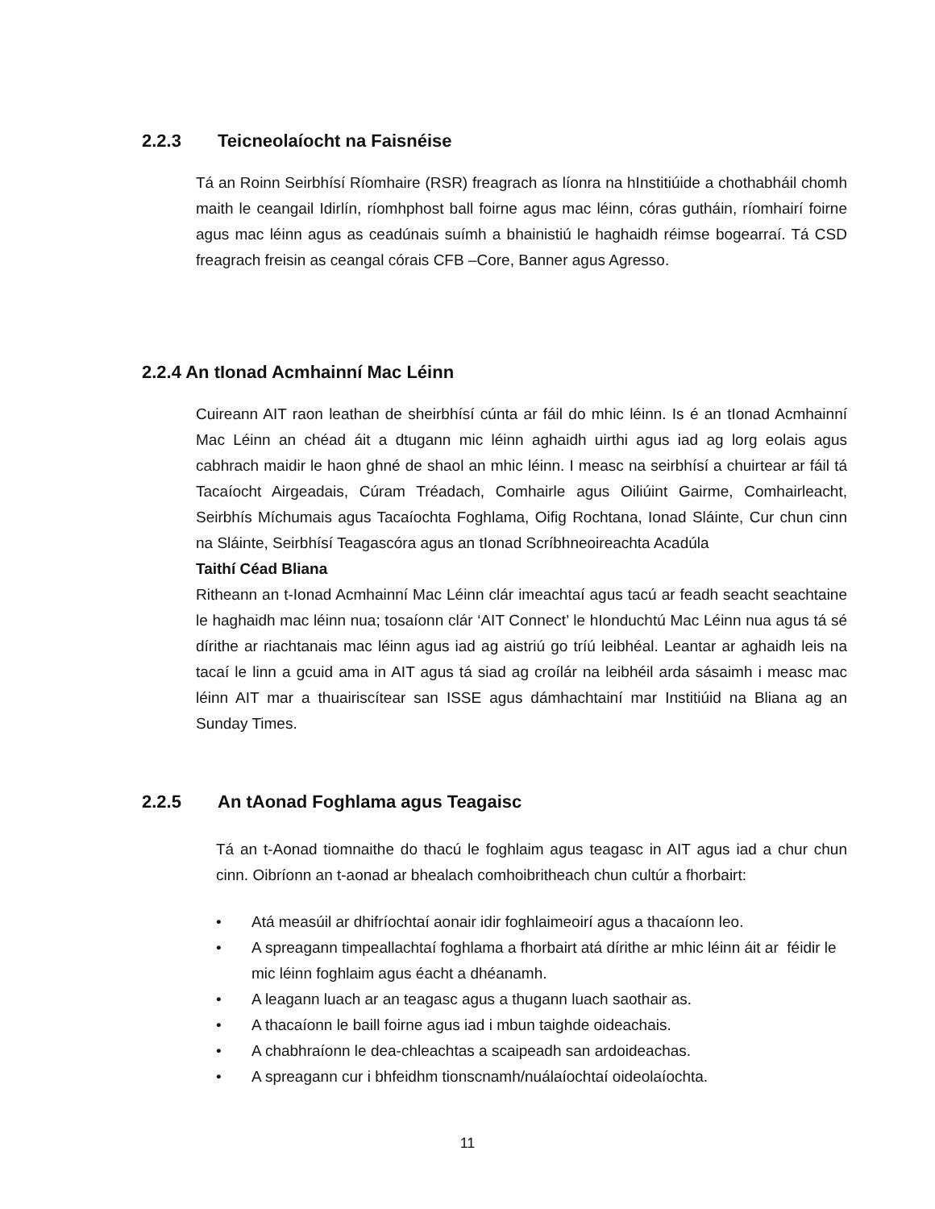2.2.3 Teicneolaíocht na Faisnéise
Tá an Roinn Seirbhísí Ríomhaire (RSR) freagrach as líonra na hInstitiúide a chothabháil chomh maith le ceangail Idirlín, ríomhphost ball foirne agus mac léinn, córas gutháin, ríomhairí foirne agus mac léinn agus as ceadúnais suímh a bhainistiú le haghaidh réimse bogearraí. Tá CSD freagrach freisin as ceangal córais CFB –Core, Banner agus Agresso.
2.2.4 An tIonad Acmhainní Mac Léinn
Cuireann AIT raon leathan de sheirbhísí cúnta ar fáil do mhic léinn. Is é an tIonad Acmhainní Mac Léinn an chéad áit a dtugann mic léinn aghaidh uirthi agus iad ag lorg eolais agus cabhrach maidir le haon ghné de shaol an mhic léinn. I measc na seirbhísí a chuirtear ar fáil tá Tacaíocht Airgeadais, Cúram Tréadach, Comhairle agus Oiliúint Gairme, Comhairleacht, Seirbhís Míchumais agus Tacaíochta Foghlama, Oifig Rochtana, Ionad Sláinte, Cur chun cinn na Sláinte, Seirbhísí Teagascóra agus an tIonad Scríbhneoireachta Acadúla
Taithí Céad Bliana
Ritheann an t-Ionad Acmhainní Mac Léinn clár imeachtaí agus tacú ar feadh seacht seachtaine le haghaidh mac léinn nua; tosaíonn clár ‘AIT Connect’ le hIonduchtú Mac Léinn nua agus tá sé dírithe ar riachtanais mac léinn agus iad ag aistriú go tríú leibhéal. Leantar ar aghaidh leis na tacaí le linn a gcuid ama in AIT agus tá siad ag croílár na leibhéil arda sásaimh i measc mac léinn AIT mar a thuairiscítear san ISSE agus dámhachtainí mar Institiúid na Bliana ag an Sunday Times.
2.2.5 An tAonad Foghlama agus Teagaisc
Tá an t-Aonad tiomnaithe do thacú le foghlaim agus teagasc in AIT agus iad a chur chun cinn. Oibríonn an t-aonad ar bhealach comhoibritheach chun cultúr a fhorbairt:
Atá measúil ar dhifríochtaí aonair idir foghlaimeoirí agus a thacaíonn leo.
A spreagann timpeallachtaí foghlama a fhorbairt atá dírithe ar mhic léinn áit ar féidir le mic léinn foghlaim agus éacht a dhéanamh.
A leagann luach ar an teagasc agus a thugann luach saothair as.
A thacaíonn le baill foirne agus iad i mbun taighde oideachais.
A chabhraíonn le dea-chleachtas a scaipeadh san ardoideachas.
A spreagann cur i bhfeidhm tionscnamh/nuálaíochtaí oideolaíochta.
11